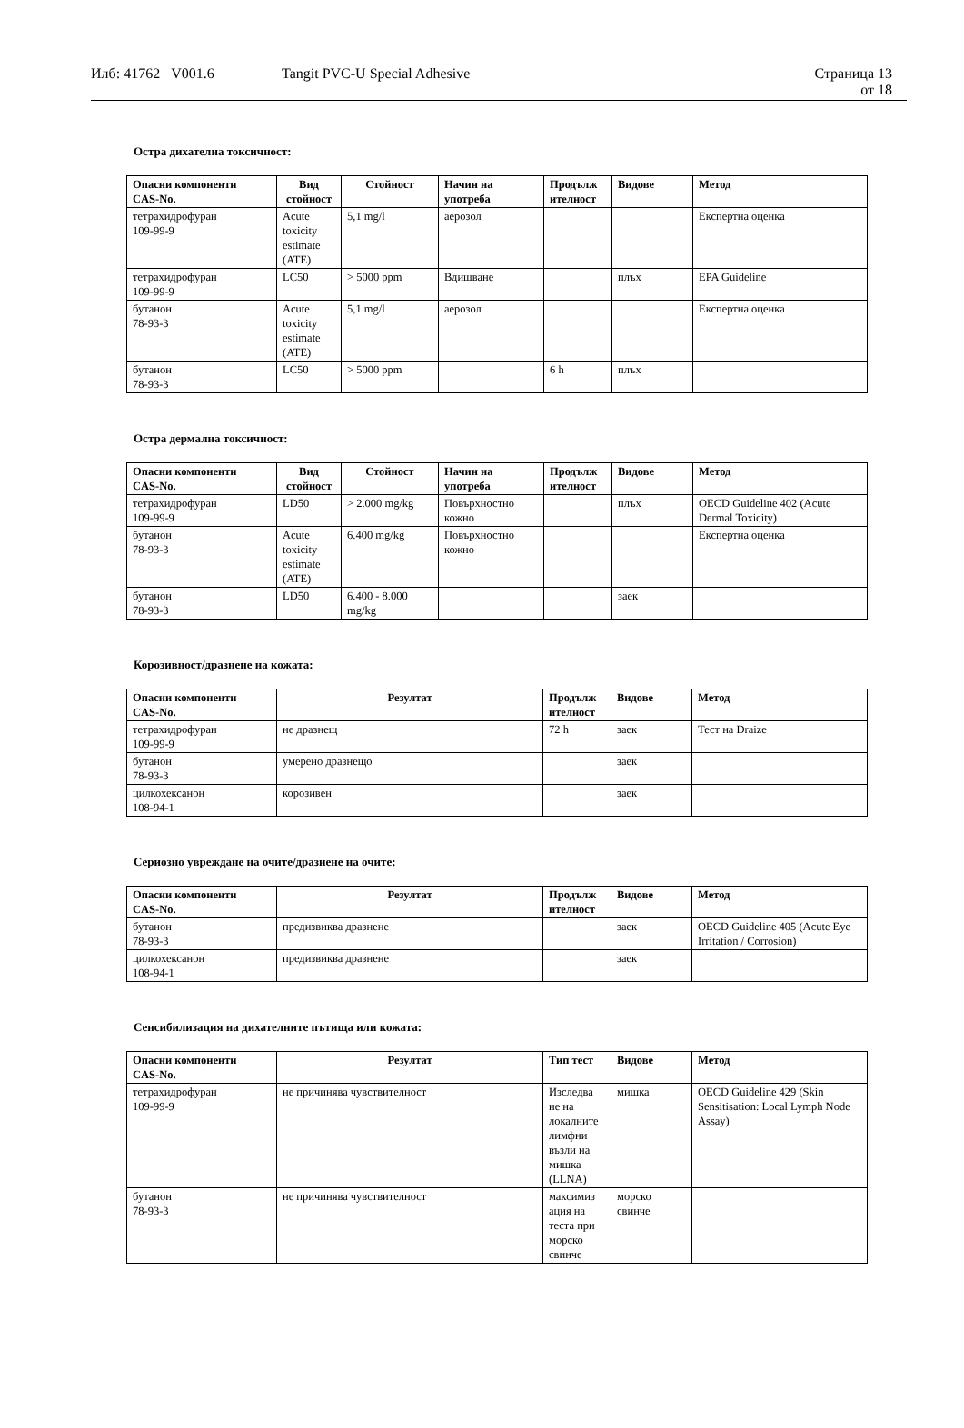Илб: 41762 V001.6 Tangit PVC-U Special Adhesive Страница 13
от 18
Остра дихателна токсичност:
| Опасни компоненти CAS-No. | Вид стойност | Стойност | Начин на употреба | Продълж ителност | Видове | Метод |
| --- | --- | --- | --- | --- | --- | --- |
| тетрахидрофуран 109-99-9 | Acute toxicity estimate (ATE) | 5,1 mg/l | аерозол | | | Експертна оценка |
| тетрахидрофуран 109-99-9 | LC50 | > 5000 ppm | Вдишване | | плъх | EPA Guideline |
| бутанон 78-93-3 | Acute toxicity estimate (ATE) | 5,1 mg/l | аерозол | | | Експертна оценка |
| бутанон 78-93-3 | LC50 | > 5000 ppm | | 6 h | плъх | |
Остра дермална токсичност:
| Опасни компоненти CAS-No. | Вид стойност | Стойност | Начин на употреба | Продълж ителност | Видове | Метод |
| --- | --- | --- | --- | --- | --- | --- |
| тетрахидрофуран 109-99-9 | LD50 | > 2.000 mg/kg | Повърхностно кожно | | плъх | OECD Guideline 402 (Acute Dermal Toxicity) |
| бутанон 78-93-3 | Acute toxicity estimate (ATE) | 6.400 mg/kg | Повърхностно кожно | | | Експертна оценка |
| бутанон 78-93-3 | LD50 | 6.400 - 8.000 mg/kg | | | заек | |
Корозивност/дразнене на кожата:
| Опасни компоненти CAS-No. | Резултат | Продълж ителност | Видове | Метод |
| --- | --- | --- | --- | --- |
| тетрахидрофуран 109-99-9 | не дразнещ | 72 h | заек | Тест на Draize |
| бутанон 78-93-3 | умерено дразнещо | | заек | |
| цилкохексанон 108-94-1 | корозивен | | заек | |
Сериозно увреждане на очите/дразнене на очите:
| Опасни компоненти CAS-No. | Резултат | Продълж ителност | Видове | Метод |
| --- | --- | --- | --- | --- |
| бутанон 78-93-3 | предизвиква дразнене | | заек | OECD Guideline 405 (Acute Eye Irritation / Corrosion) |
| цилкохексанон 108-94-1 | предизвиква дразнене | | заек | |
Сенсибилизация на дихателните пътища или кожата:
| Опасни компоненти CAS-No. | Резултат | Тип тест | Видове | Метод |
| --- | --- | --- | --- | --- |
| тетрахидрофуран 109-99-9 | не причинява чувствителност | Изследва не на локалните лимфни възли на мишка (LLNA) | мишка | OECD Guideline 429 (Skin Sensitisation: Local Lymph Node Assay) |
| бутанон 78-93-3 | не причинява чувствителност | максимиз ация на теста при морско свинче | морско свинче | |